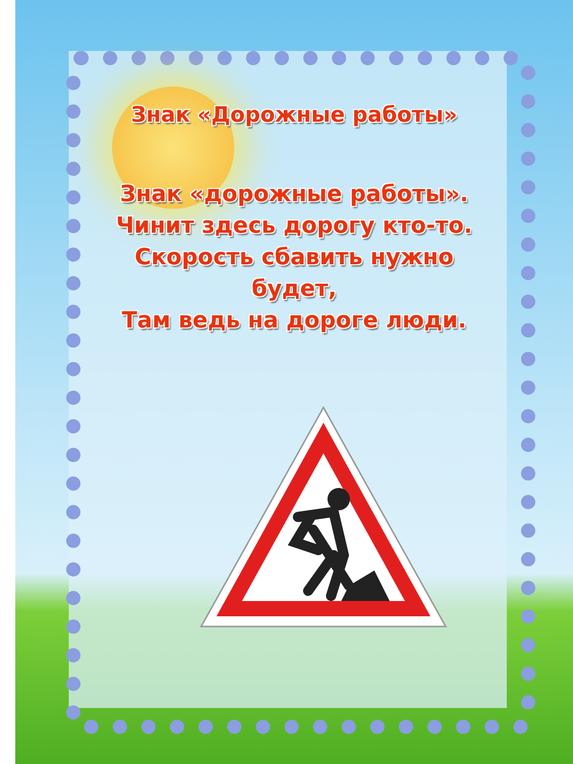Знак «Дорожные работы»
Знак «дорожные работы».
Чинит здесь дорогу кто-то.
Скорость сбавить нужно
будет,
Там ведь на дороге люди.